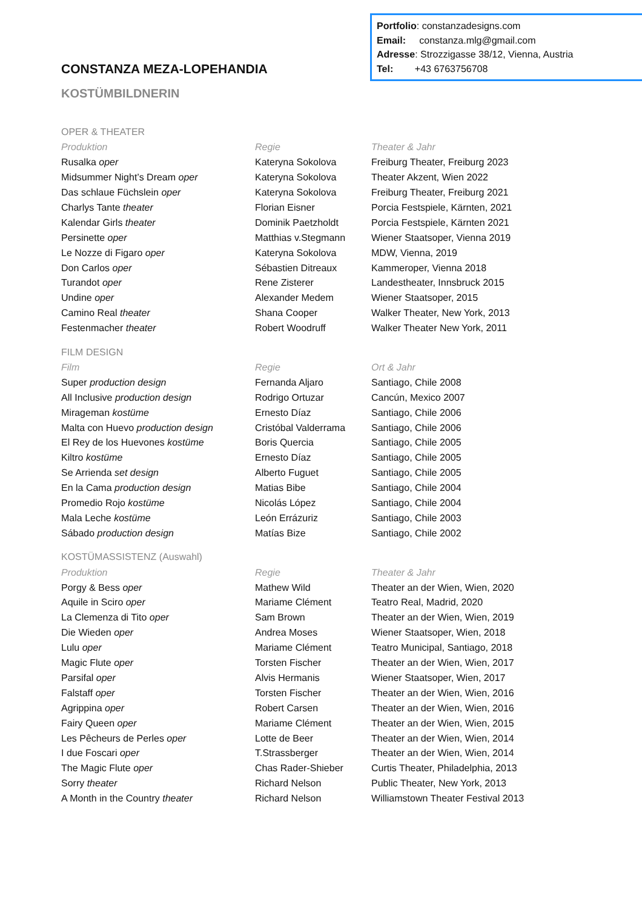Portfolio: constanzadesigns.com
Email: constanza.mlg@gmail.com
Adresse: Strozzigasse 38/12, Vienna, Austria
Tel: +43 6763756708
CONSTANZA MEZA-LOPEHANDIA
KOSTÜMBILDNERIN
| OPER & THEATER | | |
| Produktion | Regie | Theater & Jahr |
| Rusalka oper | Kateryna Sokolova | Freiburg Theater, Freiburg 2023 |
| Midsummer Night’s Dream oper | Kateryna Sokolova | Theater Akzent, Wien 2022 |
| Das schlaue Füchslein oper | Kateryna Sokolova | Freiburg Theater, Freiburg 2021 |
| Charlys Tante theater | Florian Eisner | Porcia Festspiele, Kärnten, 2021 |
| Kalendar Girls theater | Dominik Paetzholdt | Porcia Festspiele, Kärnten 2021 |
| Persinette oper | Matthias v.Stegmann | Wiener Staatsoper, Vienna 2019 |
| Le Nozze di Figaro oper | Kateryna Sokolova | MDW, Vienna, 2019 |
| Don Carlos oper | Sébastien Ditreaux | Kammeroper, Vienna 2018 |
| Turandot oper | Rene Zisterer | Landestheater, Innsbruck 2015 |
| Undine oper | Alexander Medem | Wiener Staatsoper, 2015 |
| Camino Real theater | Shana Cooper | Walker Theater, New York, 2013 |
| Festenmacher theater | Robert Woodruff | Walker Theater New York, 2011 |
| FILM DESIGN | | |
| Film | Regie | Ort & Jahr |
| Super production design | Fernanda Aljaro | Santiago, Chile 2008 |
| All Inclusive production design | Rodrigo Ortuzar | Cancún, Mexico 2007 |
| Mirageman kostüme | Ernesto Díaz | Santiago, Chile 2006 |
| Malta con Huevo production design | Cristóbal Valderrama | Santiago, Chile 2006 |
| El Rey de los Huevones kostüme | Boris Quercia | Santiago, Chile 2005 |
| Kiltro kostüme | Ernesto Díaz | Santiago, Chile 2005 |
| Se Arrienda set design | Alberto Fuguet | Santiago, Chile 2005 |
| En la Cama production design | Matias Bibe | Santiago, Chile 2004 |
| Promedio Rojo kostüme | Nicolás López | Santiago, Chile 2004 |
| Mala Leche kostüme | León Errázuriz | Santiago, Chile 2003 |
| Sábado production design | Matías Bize | Santiago, Chile 2002 |
| KOSTÜMASSISTENZ (Auswahl) | | |
| Produktion | Regie | Theater & Jahr |
| Porgy & Bess oper | Mathew Wild | Theater an der Wien, Wien, 2020 |
| Aquile in Sciro oper | Mariame Clément | Teatro Real, Madrid, 2020 |
| La Clemenza di Tito oper | Sam Brown | Theater an der Wien, Wien, 2019 |
| Die Wieden oper | Andrea Moses | Wiener Staatsoper, Wien, 2018 |
| Lulu oper | Mariame Clément | Teatro Municipal, Santiago, 2018 |
| Magic Flute oper | Torsten Fischer | Theater an der Wien, Wien, 2017 |
| Parsifal oper | Alvis Hermanis | Wiener Staatsoper, Wien, 2017 |
| Falstaff oper | Torsten Fischer | Theater an der Wien, Wien, 2016 |
| Agrippina oper | Robert Carsen | Theater an der Wien, Wien, 2016 |
| Fairy Queen oper | Mariame Clément | Theater an der Wien, Wien, 2015 |
| Les Pêcheurs de Perles oper | Lotte de Beer | Theater an der Wien, Wien, 2014 |
| I due Foscari oper | T.Strassberger | Theater an der Wien, Wien, 2014 |
| The Magic Flute oper | Chas Rader-Shieber | Curtis Theater, Philadelphia, 2013 |
| Sorry theater | Richard Nelson | Public Theater, New York, 2013 |
| A Month in the Country theater | Richard Nelson | Williamstown Theater Festival 2013 |